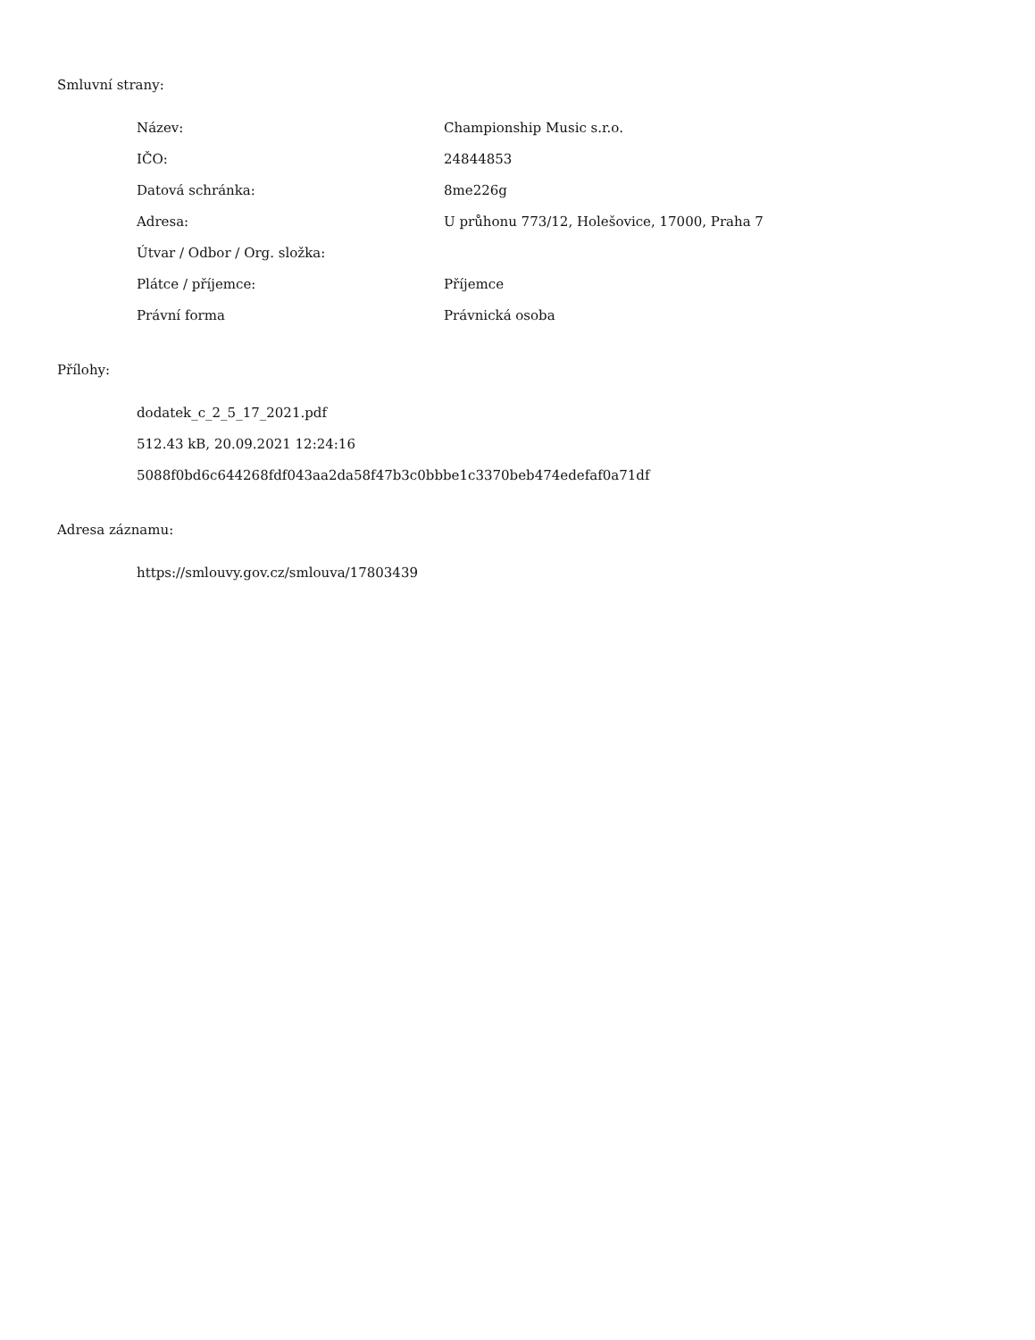Smluvní strany:
| Název: | Championship Music s.r.o. |
| IČO: | 24844853 |
| Datová schránka: | 8me226g |
| Adresa: | U průhonu 773/12, Holešovice, 17000, Praha 7 |
| Útvar / Odbor / Org. složka: | |
| Plátce / příjemce: | Příjemce |
| Právní forma | Právnická osoba |
Přílohy:
dodatek_c_2_5_17_2021.pdf
512.43 kB, 20.09.2021 12:24:16
5088f0bd6c644268fdf043aa2da58f47b3c0bbbe1c3370beb474edefaf0a71df
Adresa záznamu:
https://smlouvy.gov.cz/smlouva/17803439